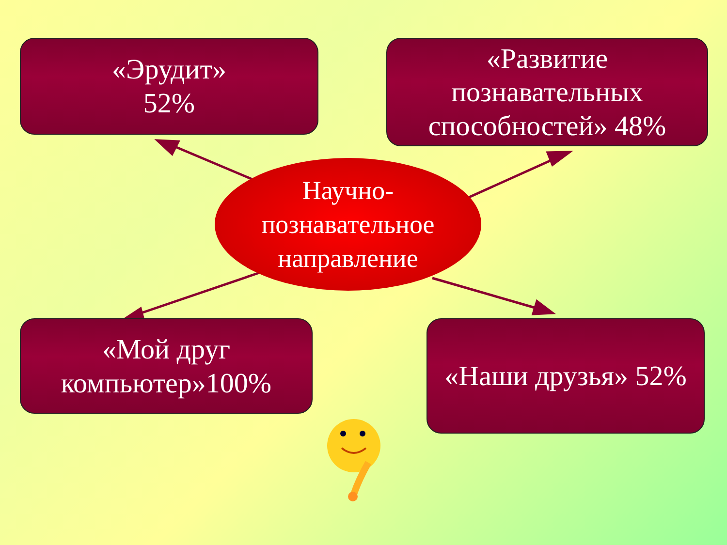«Эрудит»
52%
«Развитие познавательных способностей» 48%
Научно-
познавательное
направление
«Мой друг компьютер»100%
«Наши друзья» 52%